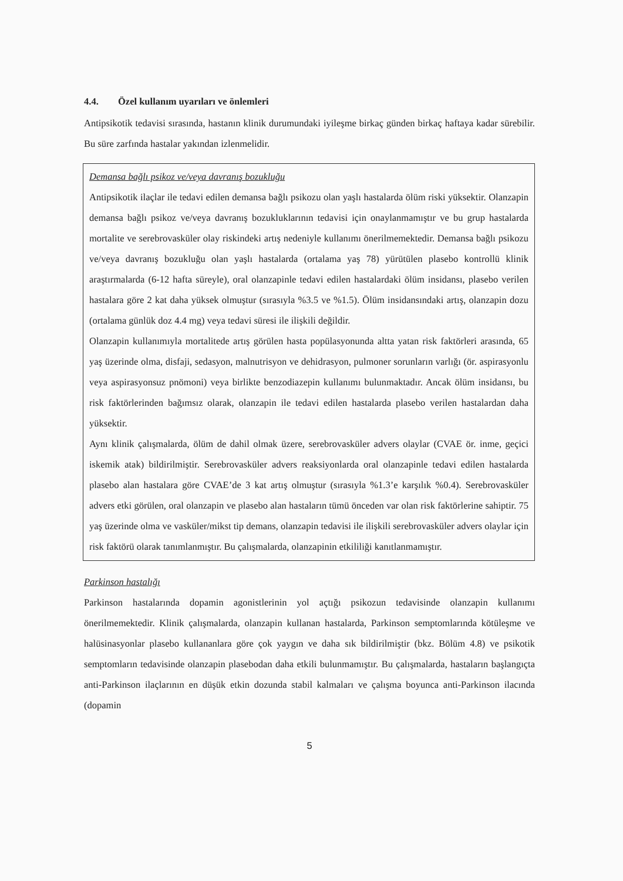4.4. Özel kullanım uyarıları ve önlemleri
Antipsikotik tedavisi sırasında, hastanın klinik durumundaki iyileşme birkaç günden birkaç haftaya kadar sürebilir. Bu süre zarfında hastalar yakından izlenmelidir.
Demansa bağlı psikoz ve/veya davranış bozukluğu
Antipsikotik ilaçlar ile tedavi edilen demansa bağlı psikozu olan yaşlı hastalarda ölüm riski yüksektir. Olanzapin demansa bağlı psikoz ve/veya davranış bozukluklarının tedavisi için onaylanmamıştır ve bu grup hastalarda mortalite ve serebrovasküler olay riskindeki artış nedeniyle kullanımı önerilmemektedir. Demansa bağlı psikozu ve/veya davranış bozukluğu olan yaşlı hastalarda (ortalama yaş 78) yürütülen plasebo kontrollü klinik araştırmalarda (6-12 hafta süreyle), oral olanzapinle tedavi edilen hastalardaki ölüm insidansı, plasebo verilen hastalara göre 2 kat daha yüksek olmuştur (sırasıyla %3.5 ve %1.5). Ölüm insidansındaki artış, olanzapin dozu (ortalama günlük doz 4.4 mg) veya tedavi süresi ile ilişkili değildir.
Olanzapin kullanımıyla mortalitede artış görülen hasta popülasyonunda altta yatan risk faktörleri arasında, 65 yaş üzerinde olma, disfaji, sedasyon, malnutrisyon ve dehidrasyon, pulmoner sorunların varlığı (ör. aspirasyonlu veya aspirasyonsuz pnömoni) veya birlikte benzodiazepin kullanımı bulunmaktadır. Ancak ölüm insidansı, bu risk faktörlerinden bağımsız olarak, olanzapin ile tedavi edilen hastalarda plasebo verilen hastalardan daha yüksektir.
Aynı klinik çalışmalarda, ölüm de dahil olmak üzere, serebrovasküler advers olaylar (CVAE ör. inme, geçici iskemik atak) bildirilmiştir. Serebrovasküler advers reaksiyonlarda oral olanzapinle tedavi edilen hastalarda plasebo alan hastalara göre CVAE’de 3 kat artış olmuştur (sırasıyla %1.3’e karşılık %0.4). Serebrovasküler advers etki görülen, oral olanzapin ve plasebo alan hastaların tümü önceden var olan risk faktörlerine sahiptir. 75 yaş üzerinde olma ve vasküler/mikst tip demans, olanzapin tedavisi ile ilişkili serebrovasküler advers olaylar için risk faktörü olarak tanımlanmıştır. Bu çalışmalarda, olanzapinin etkililiği kanıtlanmamıştır.
Parkinson hastalığı
Parkinson hastalarında dopamin agonistlerinin yol açtığı psikozun tedavisinde olanzapin kullanımı önerilmemektedir. Klinik çalışmalarda, olanzapin kullanan hastalarda, Parkinson semptomlarında kötüleşme ve halüsinasyonlar plasebo kullananlara göre çok yaygın ve daha sık bildirilmiştir (bkz. Bölüm 4.8) ve psikotik semptomların tedavisinde olanzapin plasebodan daha etkili bulunmamıştır. Bu çalışmalarda, hastaların başlangıçta anti-Parkinson ilaçlarının en düşük etkin dozunda stabil kalmaları ve çalışma boyunca anti-Parkinson ilacında (dopamin
5